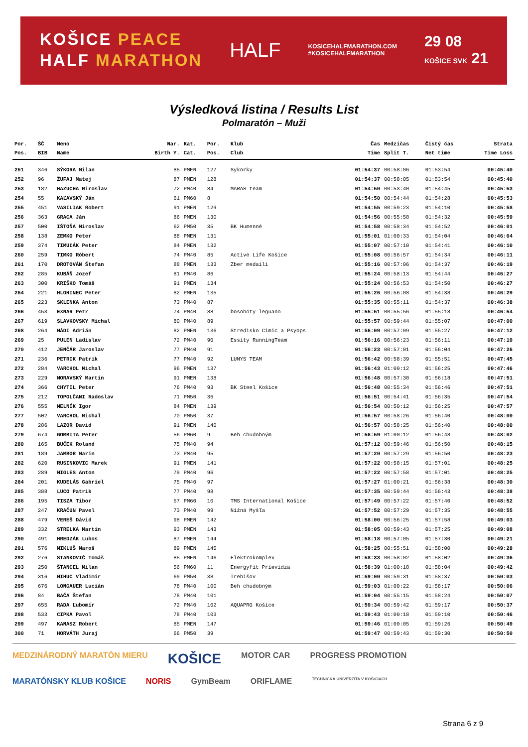KOŠICE PEACE
HALF MARATHON
HALF
KOSICEHALFMARATHON.COM
#KOSICEHALFMARATHON
29 08
KOŠICE SVK 21
Výsledková listina / Results List
Polmaratón – Muži
| Por. | ŠČ | Meno | Nar. | Kat. | Por. | Klub | Čas | Medzičas | Čistý čas | Strata |
| --- | --- | --- | --- | --- | --- | --- | --- | --- | --- | --- |
| Pos. | BIB | Name | Birth Y. | Cat. | Pos. | Club | Time | Split T. | Net time | Time Loss |
| 251 | 346 | SÝKORA Milan | 85 | PMEN | 127 | Sykorky | 01:54:37 | 00:58:06 | 01:53:54 | 00:45:40 |
| 252 | 96 | ŽUFAJ Matej | 87 | PMEN | 128 | | 01:54:37 | 00:58:05 | 01:53:54 | 00:45:40 |
| 253 | 182 | HAZUCHA Miroslav | 72 | PM40 | 84 | MARAS team | 01:54:50 | 00:53:40 | 01:54:45 | 00:45:53 |
| 254 | 55 | KAĽAVSKÝ Ján | 61 | PM60 | 8 | | 01:54:50 | 00:54:44 | 01:54:28 | 00:45:53 |
| 255 | 451 | VASILIAK Robert | 91 | PMEN | 129 | | 01:54:55 | 00:59:23 | 01:54:10 | 00:45:58 |
| 256 | 363 | GRACA Ján | 86 | PMEN | 130 | | 01:54:56 | 00:55:58 | 01:54:32 | 00:45:59 |
| 257 | 500 | IŠTOŇA Miroslav | 62 | PM50 | 35 | BK Humenné | 01:54:58 | 00:58:34 | 01:54:52 | 00:46:01 |
| 258 | 138 | ZEMKO Peter | 88 | PMEN | 131 | | 01:55:01 | 01:00:33 | 01:54:04 | 00:46:04 |
| 259 | 374 | TIMUĽÁK Peter | 84 | PMEN | 132 | | 01:55:07 | 00:57:10 | 01:54:41 | 00:46:10 |
| 260 | 259 | TIMKO Róbert | 74 | PM40 | 85 | Active Life Košice | 01:55:08 | 00:56:57 | 01:54:34 | 00:46:11 |
| 261 | 170 | DROTOVÁN Štefan | 88 | PMEN | 133 | Zber medaili | 01:55:16 | 00:57:06 | 01:54:37 | 00:46:19 |
| 262 | 285 | KUBÁŇ Jozef | 81 | PM40 | 86 | | 01:55:24 | 00:58:13 | 01:54:44 | 00:46:27 |
| 263 | 300 | KRIŠKO Tomáš | 91 | PMEN | 134 | | 01:55:24 | 00:56:53 | 01:54:50 | 00:46:27 |
| 264 | 221 | HLOHINEC Peter | 82 | PMEN | 135 | | 01:55:26 | 00:56:08 | 01:54:38 | 00:46:29 |
| 265 | 223 | SKLENKA Anton | 73 | PM40 | 87 | | 01:55:35 | 00:55:11 | 01:54:37 | 00:46:38 |
| 266 | 453 | EXNAR Petr | 74 | PM40 | 88 | bosoboty leguano | 01:55:51 | 00:55:56 | 01:55:18 | 00:46:54 |
| 267 | 619 | SLAVKOVSKY Michal | 80 | PM40 | 89 | | 01:55:57 | 00:59:44 | 01:55:07 | 00:47:00 |
| 268 | 264 | MÁDI Adrián | 82 | PMEN | 136 | Stredisko Cimic a Psyops | 01:56:09 | 00:57:09 | 01:55:27 | 00:47:12 |
| 269 | 25 | PULEN Ladislav | 72 | PM40 | 90 | Essity RunningTeam | 01:56:16 | 00:56:23 | 01:56:11 | 00:47:19 |
| 270 | 412 | JENČÁR Jaroslav | 77 | PM40 | 91 | | 01:56:23 | 00:57:01 | 01:56:04 | 00:47:26 |
| 271 | 236 | PETRIK Patrik | 77 | PM40 | 92 | LUNYS TEAM | 01:56:42 | 00:58:39 | 01:55:51 | 00:47:45 |
| 272 | 284 | VARCHOL Michal | 96 | PMEN | 137 | | 01:56:43 | 01:00:12 | 01:56:25 | 00:47:46 |
| 273 | 229 | MORAVSKÝ Martin | 91 | PMEN | 138 | | 01:56:48 | 00:57:30 | 01:56:18 | 00:47:51 |
| 274 | 366 | CHYTIL Peter | 76 | PM40 | 93 | BK Steel Košice | 01:56:48 | 00:55:34 | 01:56:46 | 00:47:51 |
| 275 | 212 | TOPOLČANI Radoslav | 71 | PM50 | 36 | | 01:56:51 | 00:54:41 | 01:56:35 | 00:47:54 |
| 276 | 555 | MELNÍK Igor | 84 | PMEN | 139 | | 01:56:54 | 00:50:12 | 01:56:25 | 00:47:57 |
| 277 | 502 | VARCHOL Michal | 70 | PM50 | 37 | | 01:56:57 | 00:58:26 | 01:56:40 | 00:48:00 |
| 278 | 286 | LAZOR David | 91 | PMEN | 140 | | 01:56:57 | 00:58:25 | 01:56:40 | 00:48:00 |
| 279 | 674 | GOMBITA Peter | 56 | PM60 | 9 | Beh chudobným | 01:56:59 | 01:00:12 | 01:56:48 | 00:48:02 |
| 280 | 165 | BUČEK Roland | 75 | PM40 | 94 | | 01:57:12 | 00:59:46 | 01:56:50 | 00:48:15 |
| 281 | 189 | JAMBOR Marin | 73 | PM40 | 95 | | 01:57:20 | 00:57:29 | 01:56:50 | 00:48:23 |
| 282 | 620 | RUSINKOVIC Marek | 91 | PMEN | 141 | | 01:57:22 | 00:58:15 | 01:57:01 | 00:48:25 |
| 283 | 289 | MIGLES Anton | 79 | PM40 | 96 | | 01:57:22 | 00:57:58 | 01:57:01 | 00:48:25 |
| 284 | 201 | KUDELÁS Gabriel | 75 | PM40 | 97 | | 01:57:27 | 01:00:21 | 01:56:38 | 00:48:30 |
| 285 | 388 | LUCO Patrik | 77 | PM40 | 98 | | 01:57:35 | 00:59:44 | 01:56:43 | 00:48:38 |
| 286 | 195 | TISZA Tibor | 57 | PM60 | 10 | TMS International Košice | 01:57:49 | 00:57:22 | 01:57:40 | 00:48:52 |
| 287 | 247 | KRAČUN Pavel | 73 | PM40 | 99 | Nižná Myšľa | 01:57:52 | 00:57:29 | 01:57:35 | 00:48:55 |
| 288 | 479 | VEREŠ Dávid | 98 | PMEN | 142 | | 01:58:00 | 00:56:25 | 01:57:58 | 00:49:03 |
| 289 | 332 | STRELKA Martin | 93 | PMEN | 143 | | 01:58:05 | 00:59:43 | 01:57:25 | 00:49:08 |
| 290 | 491 | HREDZÁK Lubos | 87 | PMEN | 144 | | 01:58:18 | 00:57:05 | 01:57:30 | 00:49:21 |
| 291 | 576 | MIKLUŠ Maroš | 89 | PMEN | 145 | | 01:58:25 | 00:55:51 | 01:58:00 | 00:49:28 |
| 292 | 276 | STANKOVIČ Tomáš | 85 | PMEN | 146 | Elektrokomplex | 01:58:33 | 00:58:02 | 01:58:02 | 00:49:36 |
| 293 | 250 | ŠTANCEL Milan | 56 | PM60 | 11 | Energyfit Prievidza | 01:58:39 | 01:00:18 | 01:58:04 | 00:49:42 |
| 294 | 316 | MIHUC Vladimír | 69 | PM50 | 38 | Trebišov | 01:59:00 | 00:59:31 | 01:58:37 | 00:50:03 |
| 295 | 676 | LONGAUER Lucián | 78 | PM40 | 100 | Beh chudobným | 01:59:03 | 01:00:22 | 01:58:17 | 00:50:06 |
| 296 | 84 | BAČA Štefan | 78 | PM40 | 101 | | 01:59:04 | 00:55:15 | 01:58:24 | 00:50:07 |
| 297 | 655 | RADA Ľubomír | 72 | PM40 | 102 | AQUAPRO Košice | 01:59:34 | 00:59:42 | 01:59:17 | 00:50:37 |
| 298 | 533 | CIPKA Pavol | 78 | PM40 | 103 | | 01:59:43 | 01:00:18 | 01:59:10 | 00:50:46 |
| 299 | 497 | KANASZ Robert | 85 | PMEN | 147 | | 01:59:46 | 01:00:05 | 01:59:26 | 00:50:49 |
| 300 | 71 | HORVÁTH Juraj | 66 | PM50 | 39 | | 01:59:47 | 00:59:43 | 01:59:30 | 00:50:50 |
MEDZINÁRODNÝ MARATÓN MIERU KOŠICE MOTOR CAR PROGRESS PROMOTION MARATÓNSKY KLUB KOŠICE NORIS GymBeam ORIFLAME TECHNICKÁ UNIVERZITA V KOŠICIACH
Strana 6 z 9